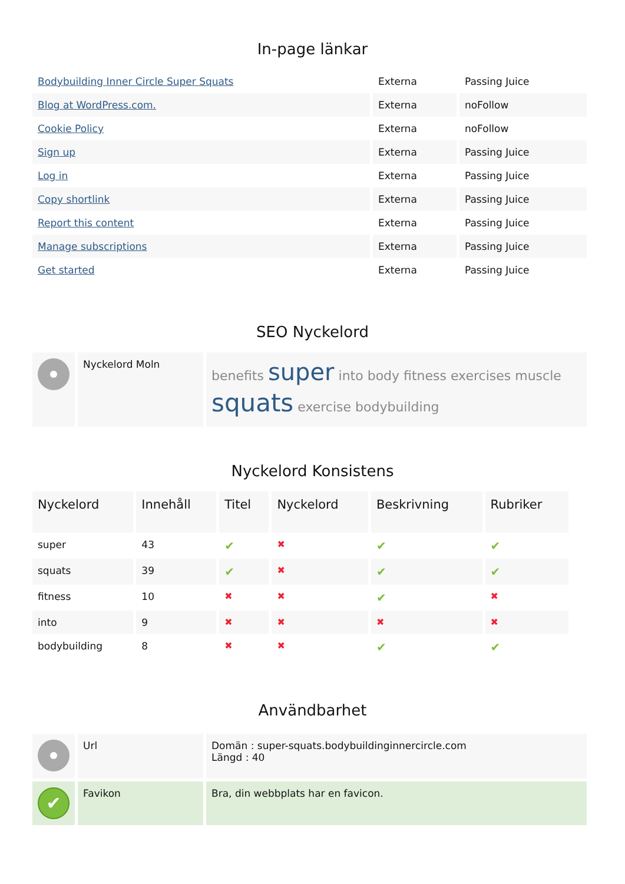In-page länkar
| Bodybuilding Inner Circle Super Squats | Externa | Passing Juice |
| Blog at WordPress.com. | Externa | noFollow |
| Cookie Policy | Externa | noFollow |
| Sign up | Externa | Passing Juice |
| Log in | Externa | Passing Juice |
| Copy shortlink | Externa | Passing Juice |
| Report this content | Externa | Passing Juice |
| Manage subscriptions | Externa | Passing Juice |
| Get started | Externa | Passing Juice |
SEO Nyckelord
| | Nyckelord Moln | benefits super into body fitness exercises muscle squats exercise bodybuilding |
Nyckelord Konsistens
| Nyckelord | Innehåll | Titel | Nyckelord | Beskrivning | Rubriker |
| --- | --- | --- | --- | --- | --- |
| super | 43 | ✔ | ✖ | ✔ | ✔ |
| squats | 39 | ✔ | ✖ | ✔ | ✔ |
| fitness | 10 | ✖ | ✖ | ✔ | ✖ |
| into | 9 | ✖ | ✖ | ✖ | ✖ |
| bodybuilding | 8 | ✖ | ✖ | ✔ | ✔ |
Användbarhet
| | Url | Domän : super-squats.bodybuildinginnercircle.com Längd : 40 |
| ✔ | Favikon | Bra, din webbplats har en favicon. |